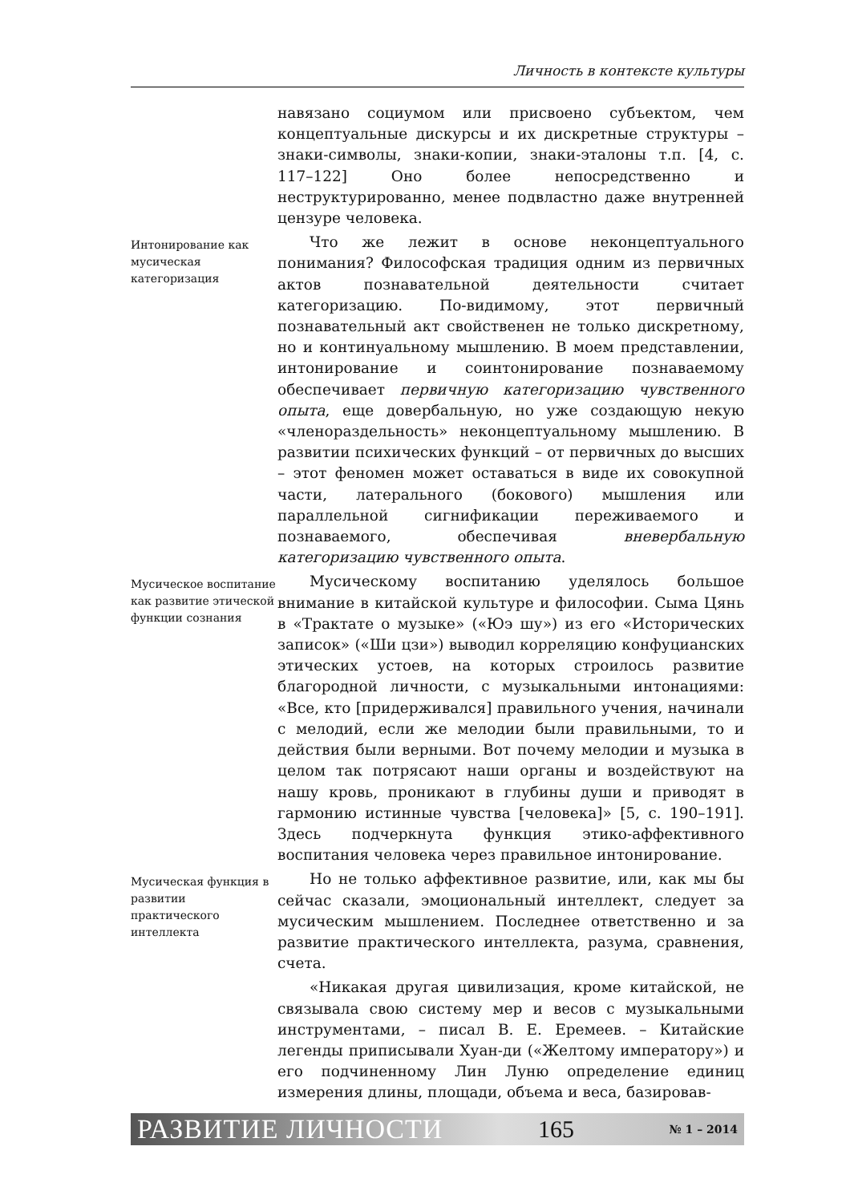Личность в контексте культуры
навязано социумом или присвоено субъектом, чем концептуальные дискурсы и их дискретные структуры – знаки-символы, знаки-копии, знаки-эталоны т.п. [4, с. 117–122] Оно более непосредственно и неструктурированно, менее подвластно даже внутренней цензуре человека.
Интонирование как мусическая категоризация
Что же лежит в основе неконцептуального понимания? Философская традиция одним из первичных актов познавательной деятельности считает категоризацию. По-видимому, этот первичный познавательный акт свойственен не только дискретному, но и континуальному мышлению. В моем представлении, интонирование и соинтонирование познаваемому обеспечивает первичную категоризацию чувственного опыта, еще довербальную, но уже создающую некую «членораздельность» неконцептуальному мышлению. В развитии психических функций – от первичных до высших – этот феномен может оставаться в виде их совокупной части, латерального (бокового) мышления или параллельной сигнификации переживаемого и познаваемого, обеспечивая вневербальную категоризацию чувственного опыта.
Мусическое воспитание как развитие этической функции сознания
Мусическому воспитанию уделялось большое внимание в китайской культуре и философии. Сыма Цянь в «Трактате о музыке» («Юэ шу») из его «Исторических записок» («Ши цзи») выводил корреляцию конфуцианских этических устоев, на которых строилось развитие благородной личности, с музыкальными интонациями: «Все, кто [придерживался] правильного учения, начинали с мелодий, если же мелодии были правильными, то и действия были верными. Вот почему мелодии и музыка в целом так потрясают наши органы и воздействуют на нашу кровь, проникают в глубины души и приводят в гармонию истинные чувства [человека]» [5, с. 190–191]. Здесь подчеркнута функция этико-аффективного воспитания человека через правильное интонирование.
Мусическая функция в развитии практического интеллекта
Но не только аффективное развитие, или, как мы бы сейчас сказали, эмоциональный интеллект, следует за мусическим мышлением. Последнее ответственно и за развитие практического интеллекта, разума, сравнения, счета.
«Никакая другая цивилизация, кроме китайской, не связывала свою систему мер и весов с музыкальными инструментами, – писал В. Е. Еремеев. – Китайские легенды приписывали Хуан-ди («Желтому императору») и его подчиненному Лин Луню определение единиц измерения длины, площади, объема и веса, базировав-
РАЗВИТИЕ ЛИЧНОСТИ 165 № 1 – 2014